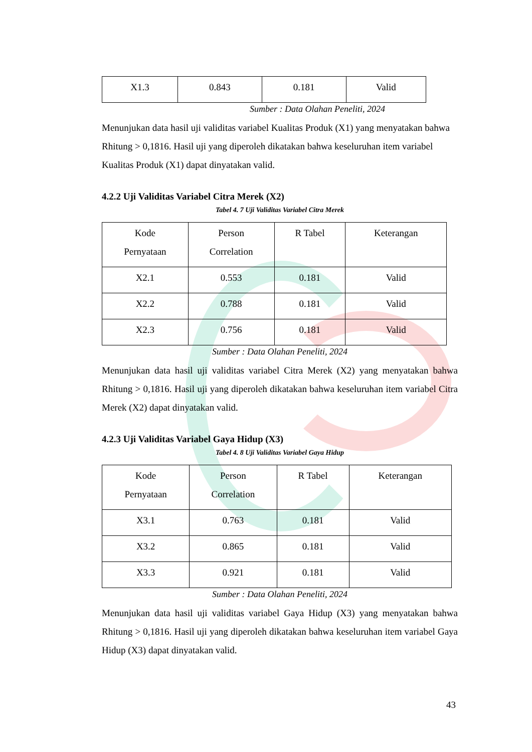| X1.3 | 0.843 | 0.181 | Valid |
Sumber : Data Olahan Peneliti, 2024
Menunjukan data hasil uji validitas variabel Kualitas Produk (X1) yang menyatakan bahwa Rhitung > 0,1816. Hasil uji yang diperoleh dikatakan bahwa keseluruhan item variabel Kualitas Produk (X1) dapat dinyatakan valid.
4.2.2 Uji Validitas Variabel Citra Merek (X2)
Tabel 4. 7 Uji Validitas Variabel Citra Merek
| Kode Pernyataan | Person Correlation | R Tabel | Keterangan |
| X2.1 | 0.553 | 0.181 | Valid |
| X2.2 | 0.788 | 0.181 | Valid |
| X2.3 | 0.756 | 0.181 | Valid |
Sumber : Data Olahan Peneliti, 2024
Menunjukan data hasil uji validitas variabel Citra Merek (X2) yang menyatakan bahwa Rhitung > 0,1816. Hasil uji yang diperoleh dikatakan bahwa keseluruhan item variabel Citra Merek (X2) dapat dinyatakan valid.
4.2.3 Uji Validitas Variabel Gaya Hidup (X3)
Tabel 4. 8 Uji Validitas Variabel Gaya Hidup
| Kode Pernyataan | Person Correlation | R Tabel | Keterangan |
| X3.1 | 0.763 | 0.181 | Valid |
| X3.2 | 0.865 | 0.181 | Valid |
| X3.3 | 0.921 | 0.181 | Valid |
Sumber : Data Olahan Peneliti, 2024
Menunjukan data hasil uji validitas variabel Gaya Hidup (X3) yang menyatakan bahwa Rhitung > 0,1816. Hasil uji yang diperoleh dikatakan bahwa keseluruhan item variabel Gaya Hidup (X3) dapat dinyatakan valid.
43